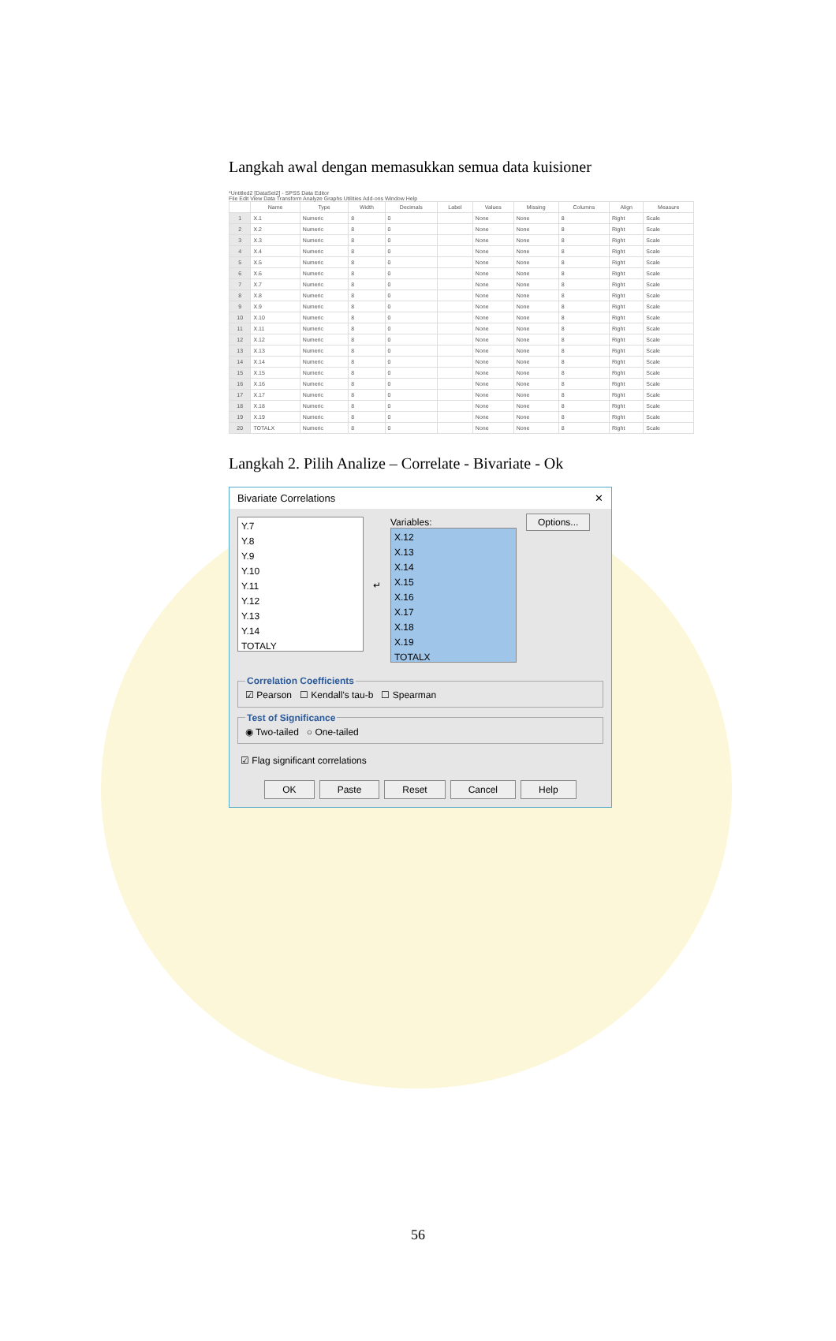Langkah awal dengan memasukkan semua data kuisioner
*Untitled2 [DataSet2] - SPSS Data Editor
File Edit View Data Transform Analyze Graphs Utilities Add-ons Window Help
| | Name | Type | Width | Decimals | Label | Values | Missing | Columns | Align | Measure |
| --- | --- | --- | --- | --- | --- | --- | --- | --- | --- | --- |
| 1 | X.1 | Numeric | 8 | 0 | | None | None | 8 | Right | Scale |
| 2 | X.2 | Numeric | 8 | 0 | | None | None | 8 | Right | Scale |
| 3 | X.3 | Numeric | 8 | 0 | | None | None | 8 | Right | Scale |
| 4 | X.4 | Numeric | 8 | 0 | | None | None | 8 | Right | Scale |
| 5 | X.5 | Numeric | 8 | 0 | | None | None | 8 | Right | Scale |
| 6 | X.6 | Numeric | 8 | 0 | | None | None | 8 | Right | Scale |
| 7 | X.7 | Numeric | 8 | 0 | | None | None | 8 | Right | Scale |
| 8 | X.8 | Numeric | 8 | 0 | | None | None | 8 | Right | Scale |
| 9 | X.9 | Numeric | 8 | 0 | | None | None | 8 | Right | Scale |
| 10 | X.10 | Numeric | 8 | 0 | | None | None | 8 | Right | Scale |
| 11 | X.11 | Numeric | 8 | 0 | | None | None | 8 | Right | Scale |
| 12 | X.12 | Numeric | 8 | 0 | | None | None | 8 | Right | Scale |
| 13 | X.13 | Numeric | 8 | 0 | | None | None | 8 | Right | Scale |
| 14 | X.14 | Numeric | 8 | 0 | | None | None | 8 | Right | Scale |
| 15 | X.15 | Numeric | 8 | 0 | | None | None | 8 | Right | Scale |
| 16 | X.16 | Numeric | 8 | 0 | | None | None | 8 | Right | Scale |
| 17 | X.17 | Numeric | 8 | 0 | | None | None | 8 | Right | Scale |
| 18 | X.18 | Numeric | 8 | 0 | | None | None | 8 | Right | Scale |
| 19 | X.19 | Numeric | 8 | 0 | | None | None | 8 | Right | Scale |
| 20 | TOTALX | Numeric | 8 | 0 | | None | None | 8 | Right | Scale |
Langkah 2. Pilih Analize – Correlate - Bivariate - Ok
Bivariate Correlations ✕
Y.7
Y.8
Y.9
Y.10
Y.11
Y.12
Y.13
Y.14
TOTALY
↵
Variables:
X.12
X.13
X.14
X.15
X.16
X.17
X.18
X.19
TOTALX
Options...
Correlation Coefficients☑ Pearson ☐ Kendall's tau-b ☐ Spearman Test of Significance◉ Two-tailed ○ One-tailed
☑ Flag significant correlations
OK Paste Reset Cancel Help
56